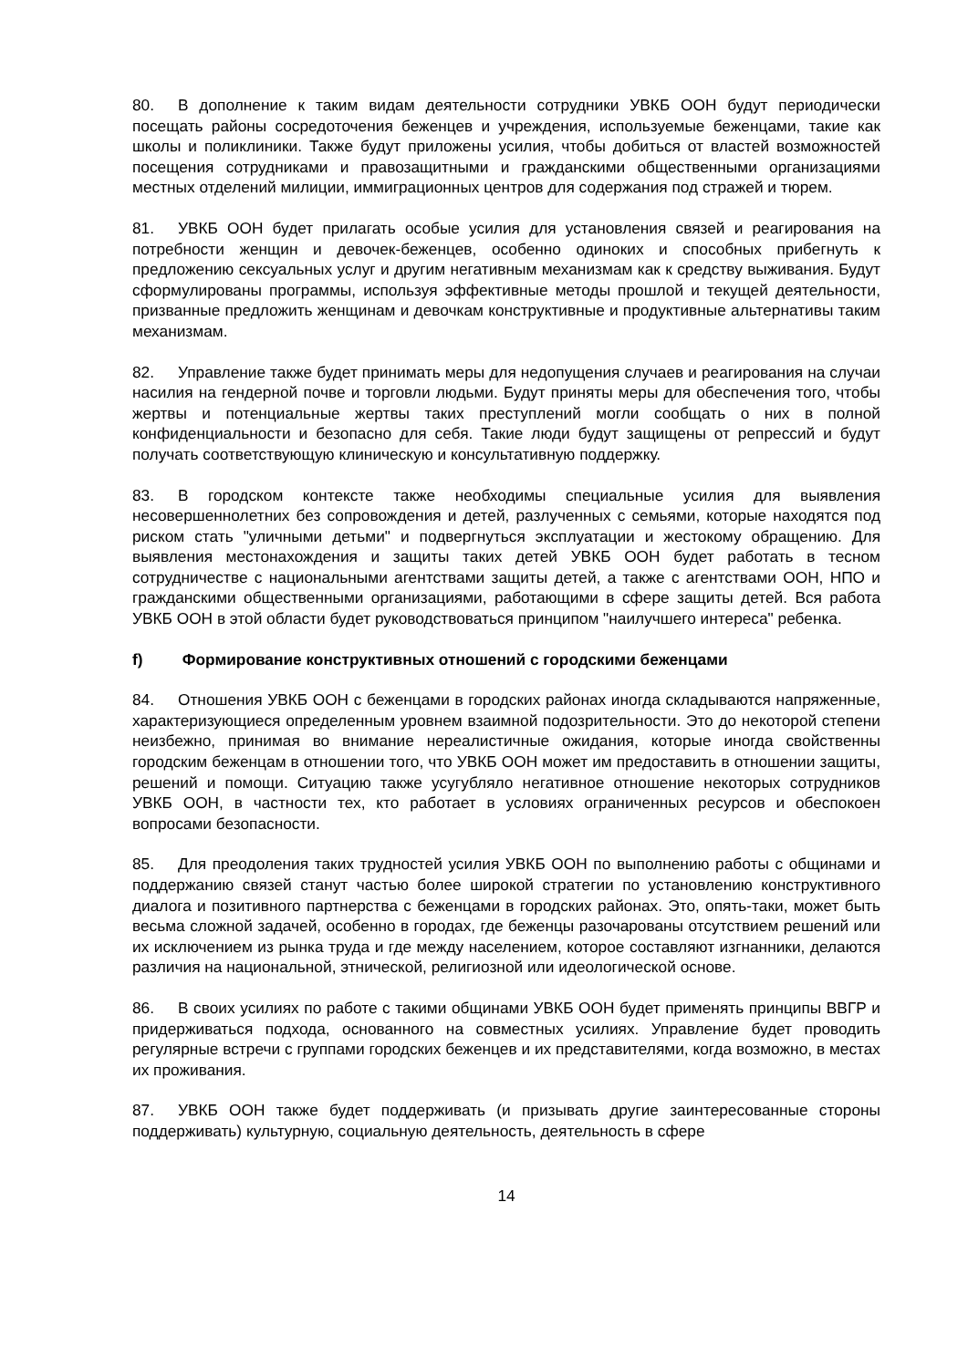80. В дополнение к таким видам деятельности сотрудники УВКБ ООН будут периодически посещать районы сосредоточения беженцев и учреждения, используемые беженцами, такие как школы и поликлиники. Также будут приложены усилия, чтобы добиться от властей возможностей посещения сотрудниками и правозащитными и гражданскими общественными организациями местных отделений милиции, иммиграционных центров для содержания под стражей и тюрем.
81. УВКБ ООН будет прилагать особые усилия для установления связей и реагирования на потребности женщин и девочек-беженцев, особенно одиноких и способных прибегнуть к предложению сексуальных услуг и другим негативным механизмам как к средству выживания. Будут сформулированы программы, используя эффективные методы прошлой и текущей деятельности, призванные предложить женщинам и девочкам конструктивные и продуктивные альтернативы таким механизмам.
82. Управление также будет принимать меры для недопущения случаев и реагирования на случаи насилия на гендерной почве и торговли людьми. Будут приняты меры для обеспечения того, чтобы жертвы и потенциальные жертвы таких преступлений могли сообщать о них в полной конфиденциальности и безопасно для себя. Такие люди будут защищены от репрессий и будут получать соответствующую клиническую и консультативную поддержку.
83. В городском контексте также необходимы специальные усилия для выявления несовершеннолетних без сопровождения и детей, разлученных с семьями, которые находятся под риском стать "уличными детьми" и подвергнуться эксплуатации и жестокому обращению. Для выявления местонахождения и защиты таких детей УВКБ ООН будет работать в тесном сотрудничестве с национальными агентствами защиты детей, а также с агентствами ООН, НПО и гражданскими общественными организациями, работающими в сфере защиты детей. Вся работа УВКБ ООН в этой области будет руководствоваться принципом "наилучшего интереса" ребенка.
f) Формирование конструктивных отношений с городскими беженцами
84. Отношения УВКБ ООН с беженцами в городских районах иногда складываются напряженные, характеризующиеся определенным уровнем взаимной подозрительности. Это до некоторой степени неизбежно, принимая во внимание нереалистичные ожидания, которые иногда свойственны городским беженцам в отношении того, что УВКБ ООН может им предоставить в отношении защиты, решений и помощи. Ситуацию также усугубляло негативное отношение некоторых сотрудников УВКБ ООН, в частности тех, кто работает в условиях ограниченных ресурсов и обеспокоен вопросами безопасности.
85. Для преодоления таких трудностей усилия УВКБ ООН по выполнению работы с общинами и поддержанию связей станут частью более широкой стратегии по установлению конструктивного диалога и позитивного партнерства с беженцами в городских районах. Это, опять-таки, может быть весьма сложной задачей, особенно в городах, где беженцы разочарованы отсутствием решений или их исключением из рынка труда и где между населением, которое составляют изгнанники, делаются различия на национальной, этнической, религиозной или идеологической основе.
86. В своих усилиях по работе с такими общинами УВКБ ООН будет применять принципы ВВГР и придерживаться подхода, основанного на совместных усилиях. Управление будет проводить регулярные встречи с группами городских беженцев и их представителями, когда возможно, в местах их проживания.
87. УВКБ ООН также будет поддерживать (и призывать другие заинтересованные стороны поддерживать) культурную, социальную деятельность, деятельность в сфере
14